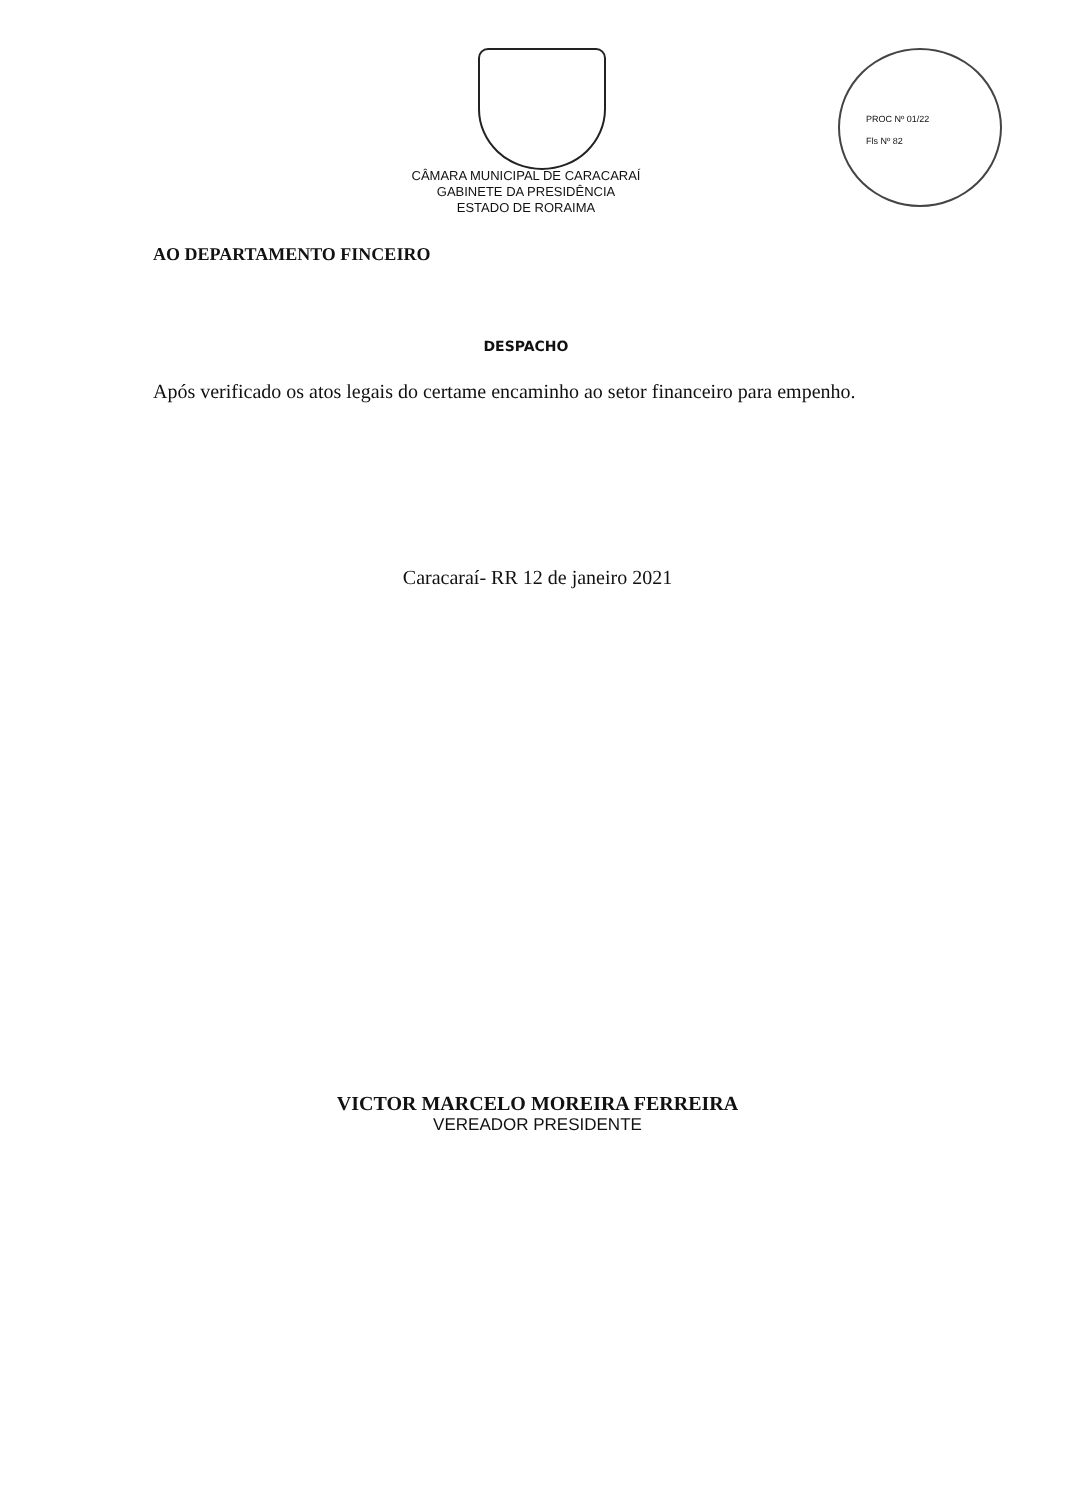PROC Nº 01/22
Fls Nº 82
CÂMARA MUNICIPAL DE CARACARAÍ
GABINETE DA PRESIDÊNCIA
ESTADO DE RORAIMA
AO DEPARTAMENTO FINCEIRO
DESPACHO
Após verificado os atos legais do certame encaminho ao setor financeiro para empenho.
Caracaraí- RR 12 de janeiro 2021
VICTOR MARCELO MOREIRA FERREIRA
VEREADOR PRESIDENTE